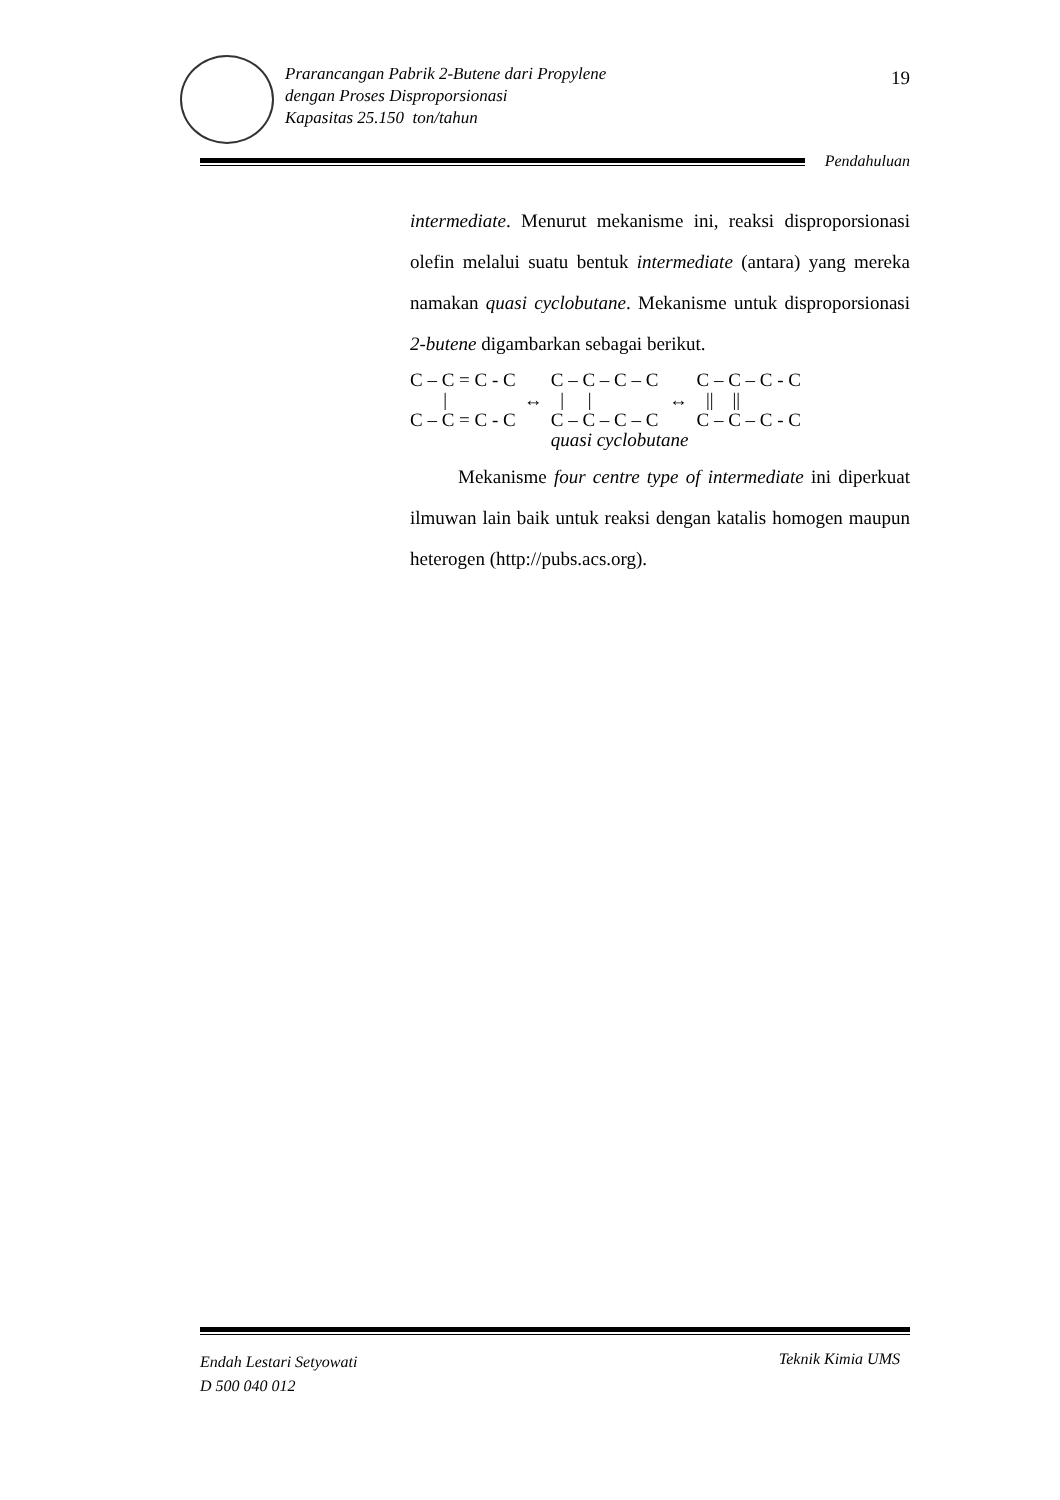Prarancangan Pabrik 2-Butene dari Propylene
dengan Proses Disproporsionasi
Kapasitas 25.150 ton/tahun
19
Pendahuluan
intermediate. Menurut mekanisme ini, reaksi disproporsionasi olefin melalui suatu bentuk intermediate (antara) yang mereka namakan quasi cyclobutane. Mekanisme untuk disproporsionasi 2-butene digambarkan sebagai berikut.
| C – C = C - C | | C – C – C – C | | C – C – C - C |
| / | ↔ | / / | ↔ | // // |
| C – C = C - C | | C – C – C – C | | C – C – C - C |
| | | quasi cyclobutane | | |
Mekanisme four centre type of intermediate ini diperkuat ilmuwan lain baik untuk reaksi dengan katalis homogen maupun heterogen (http://pubs.acs.org).
Endah Lestari Setyowati
D 500 040 012
Teknik Kimia UMS